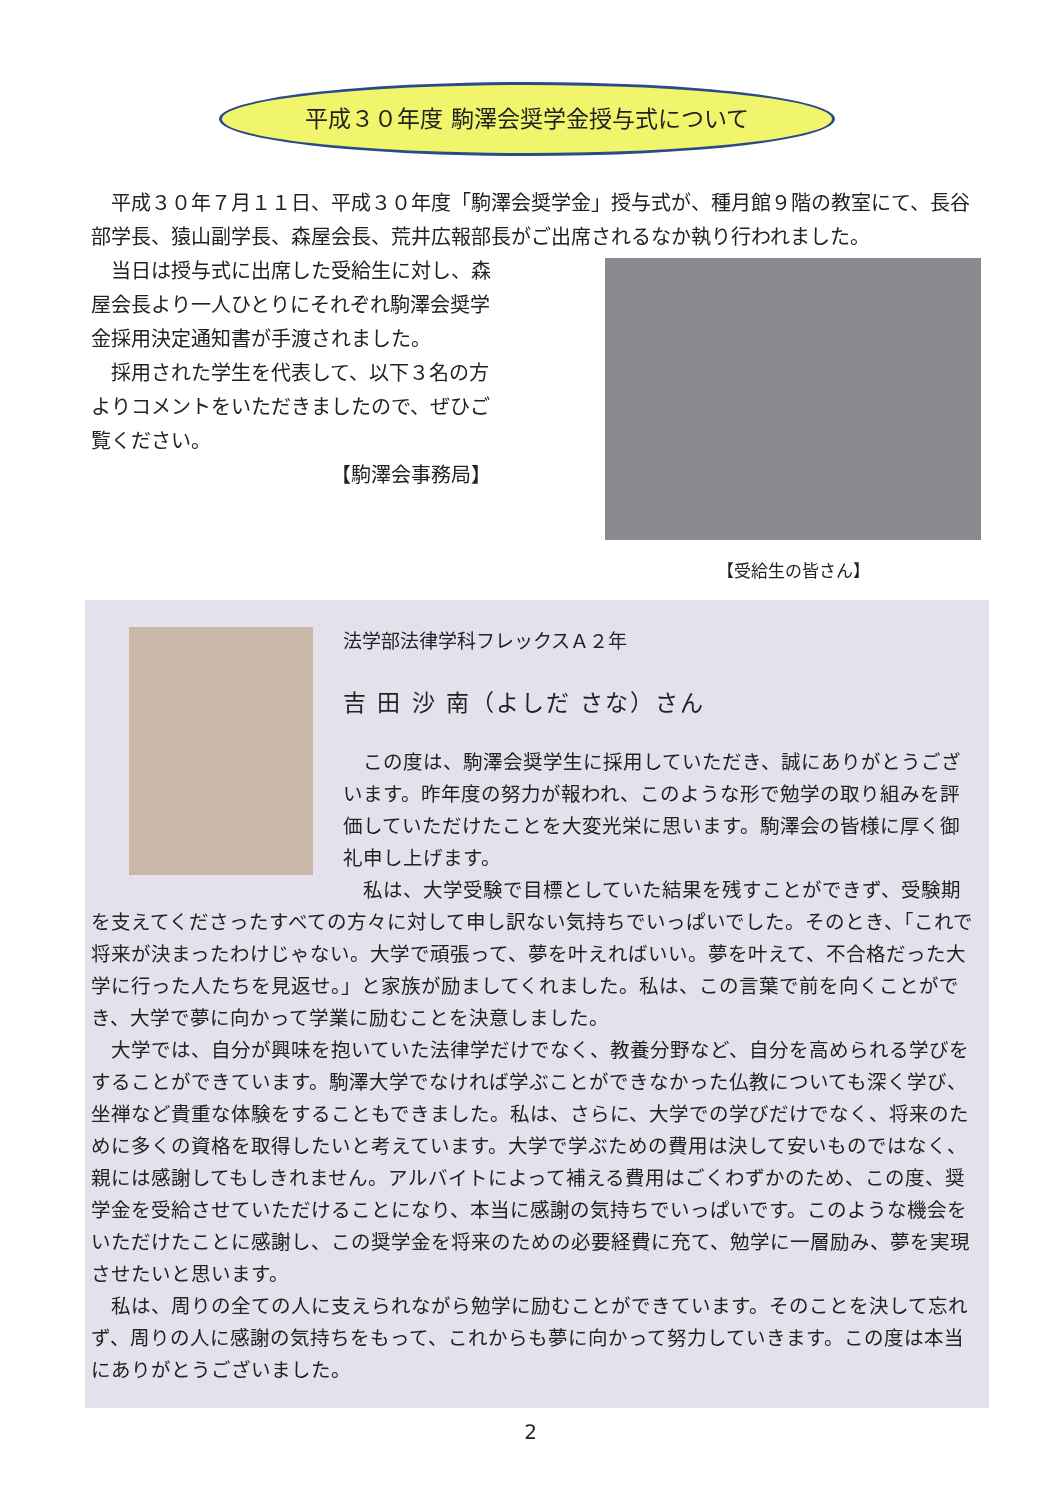平成３０年度 駒澤会奨学金授与式について
平成３０年７月１１日、平成３０年度「駒澤会奨学金」授与式が、種月館９階の教室にて、長谷部学長、猿山副学長、森屋会長、荒井広報部長がご出席されるなか執り行われました。
【受給生の皆さん】
当日は授与式に出席した受給生に対し、森屋会長より一人ひとりにそれぞれ駒澤会奨学金採用決定通知書が手渡されました。
採用された学生を代表して、以下３名の方よりコメントをいただきましたので、ぜひご覧ください。
【駒澤会事務局】
法学部法律学科フレックスＡ２年
吉 田 沙 南（よしだ さな）さん
この度は、駒澤会奨学生に採用していただき、誠にありがとうございます。昨年度の努力が報われ、このような形で勉学の取り組みを評価していただけたことを大変光栄に思います。駒澤会の皆様に厚く御礼申し上げます。
私は、大学受験で目標としていた結果を残すことができず、受験期を支えてくださったすべての方々に対して申し訳ない気持ちでいっぱいでした。そのとき、「これで将来が決まったわけじゃない。大学で頑張って、夢を叶えればいい。夢を叶えて、不合格だった大学に行った人たちを見返せ。」と家族が励ましてくれました。私は、この言葉で前を向くことができ、大学で夢に向かって学業に励むことを決意しました。
大学では、自分が興味を抱いていた法律学だけでなく、教養分野など、自分を高められる学びをすることができています。駒澤大学でなければ学ぶことができなかった仏教についても深く学び、坐禅など貴重な体験をすることもできました。私は、さらに、大学での学びだけでなく、将来のために多くの資格を取得したいと考えています。大学で学ぶための費用は決して安いものではなく、親には感謝してもしきれません。アルバイトによって補える費用はごくわずかのため、この度、奨学金を受給させていただけることになり、本当に感謝の気持ちでいっぱいです。このような機会をいただけたことに感謝し、この奨学金を将来のための必要経費に充て、勉学に一層励み、夢を実現させたいと思います。
私は、周りの全ての人に支えられながら勉学に励むことができています。そのことを決して忘れず、周りの人に感謝の気持ちをもって、これからも夢に向かって努力していきます。この度は本当にありがとうございました。
2